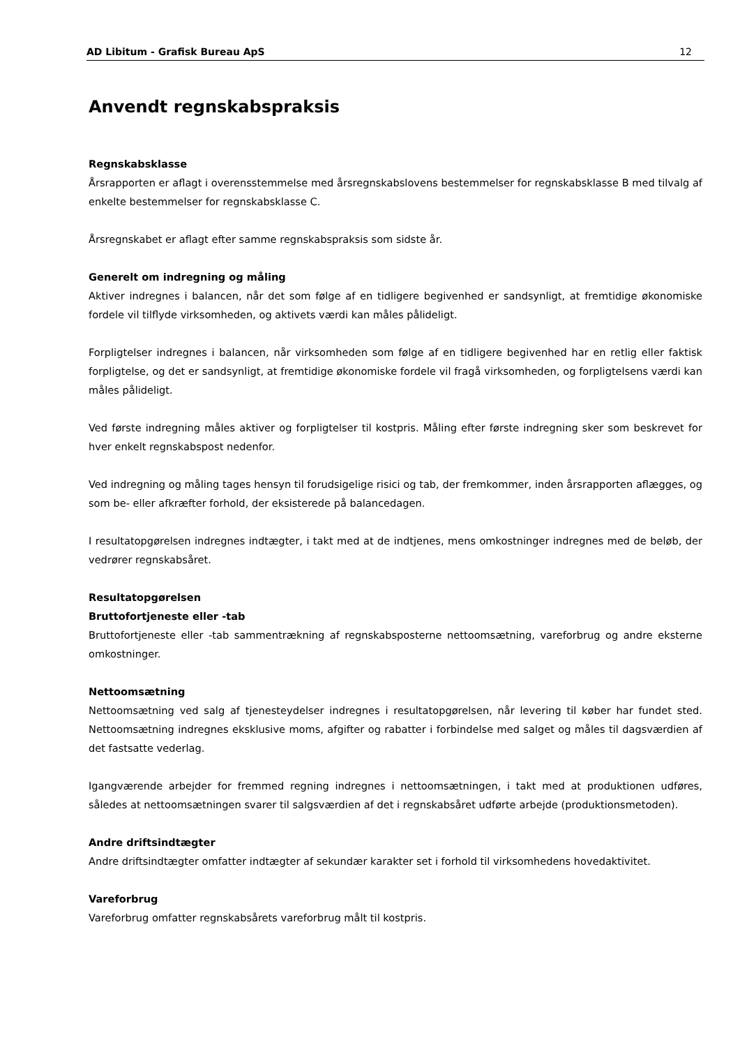AD Libitum - Grafisk Bureau ApS 12
Anvendt regnskabspraksis
Regnskabsklasse
Årsrapporten er aflagt i overensstemmelse med årsregnskabslovens bestemmelser for regnskabsklasse B med tilvalg af enkelte bestemmelser for regnskabsklasse C.
Årsregnskabet er aflagt efter samme regnskabspraksis som sidste år.
Generelt om indregning og måling
Aktiver indregnes i balancen, når det som følge af en tidligere begivenhed er sandsynligt, at fremtidige økonomiske fordele vil tilflyde virksomheden, og aktivets værdi kan måles pålideligt.
Forpligtelser indregnes i balancen, når virksomheden som følge af en tidligere begivenhed har en retlig eller faktisk forpligtelse, og det er sandsynligt, at fremtidige økonomiske fordele vil fragå virksomheden, og forpligtelsens værdi kan måles pålideligt.
Ved første indregning måles aktiver og forpligtelser til kostpris. Måling efter første indregning sker som beskrevet for hver enkelt regnskabspost nedenfor.
Ved indregning og måling tages hensyn til forudsigelige risici og tab, der fremkommer, inden årsrapporten aflægges, og som be- eller afkræfter forhold, der eksisterede på balancedagen.
I resultatopgørelsen indregnes indtægter, i takt med at de indtjenes, mens omkostninger indregnes med de beløb, der vedrører regnskabsåret.
Resultatopgørelsen
Bruttofortjeneste eller -tab
Bruttofortjeneste eller -tab sammentrækning af regnskabsposterne nettoomsætning, vareforbrug og andre eksterne omkostninger.
Nettoomsætning
Nettoomsætning ved salg af tjenesteydelser indregnes i resultatopgørelsen, når levering til køber har fundet sted. Nettoomsætning indregnes eksklusive moms, afgifter og rabatter i forbindelse med salget og måles til dagsværdien af det fastsatte vederlag.
Igangværende arbejder for fremmed regning indregnes i nettoomsætningen, i takt med at produktionen udføres, således at nettoomsætningen svarer til salgsværdien af det i regnskabsåret udførte arbejde (produktionsmetoden).
Andre driftsindtægter
Andre driftsindtægter omfatter indtægter af sekundær karakter set i forhold til virksomhedens hovedaktivitet.
Vareforbrug
Vareforbrug omfatter regnskabsårets vareforbrug målt til kostpris.